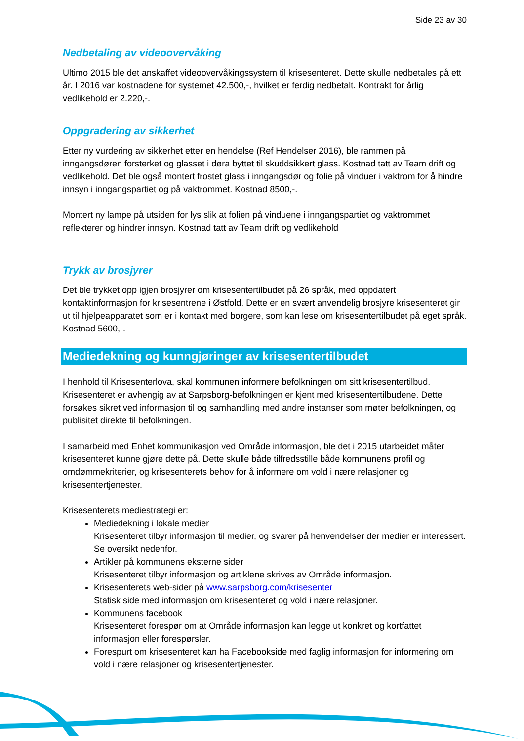Side 23 av 30
Nedbetaling av videoovervåking
Ultimo 2015 ble det anskaffet videoovervåkingssystem til krisesenteret. Dette skulle nedbetales på ett år. I 2016 var kostnadene for systemet 42.500,-, hvilket er ferdig nedbetalt. Kontrakt for årlig vedlikehold er 2.220,-.
Oppgradering av sikkerhet
Etter ny vurdering av sikkerhet etter en hendelse (Ref Hendelser 2016), ble rammen på inngangsdøren forsterket og glasset i døra byttet til skuddsikkert glass. Kostnad tatt av Team drift og vedlikehold. Det ble også montert frostet glass i inngangsdør og folie på vinduer i vaktrom for å hindre innsyn i inngangspartiet og på vaktrommet. Kostnad 8500,-.
Montert ny lampe på utsiden for lys slik at folien på vinduene i inngangspartiet og vaktrommet reflekterer og hindrer innsyn. Kostnad tatt av Team drift og vedlikehold
Trykk av brosjyrer
Det ble trykket opp igjen brosjyrer om krisesentertilbudet på 26 språk, med oppdatert kontaktinformasjon for krisesentrene i Østfold. Dette er en svært anvendelig brosjyre krisesenteret gir ut til hjelpeapparatet som er i kontakt med borgere, som kan lese om krisesentertilbudet på eget språk. Kostnad 5600,-.
Mediedekning og kunngjøringer av krisesentertilbudet
I henhold til Krisesenterlova, skal kommunen informere befolkningen om sitt krisesentertilbud. Krisesenteret er avhengig av at Sarpsborg-befolkningen er kjent med krisesentertilbudene. Dette forsøkes sikret ved informasjon til og samhandling med andre instanser som møter befolkningen, og publisitet direkte til befolkningen.
I samarbeid med Enhet kommunikasjon ved Område informasjon, ble det i 2015 utarbeidet måter krisesenteret kunne gjøre dette på. Dette skulle både tilfredsstille både kommunens profil og omdømmekriterier, og krisesenterets behov for å informere om vold i nære relasjoner og krisesentertjenester.
Krisesenterets mediestrategi er:
Mediedekning i lokale medier
Krisesenteret tilbyr informasjon til medier, og svarer på henvendelser der medier er interessert. Se oversikt nedenfor.
Artikler på kommunens eksterne sider
Krisesenteret tilbyr informasjon og artiklene skrives av Område informasjon.
Krisesenterets web-sider på www.sarpsborg.com/krisesenter
Statisk side med informasjon om krisesenteret og vold i nære relasjoner.
Kommunens facebook
Krisesenteret forespør om at Område informasjon kan legge ut konkret og kortfattet informasjon eller forespørsler.
Forespurt om krisesenteret kan ha Facebookside med faglig informasjon for informering om vold i nære relasjoner og krisesentertjenester.